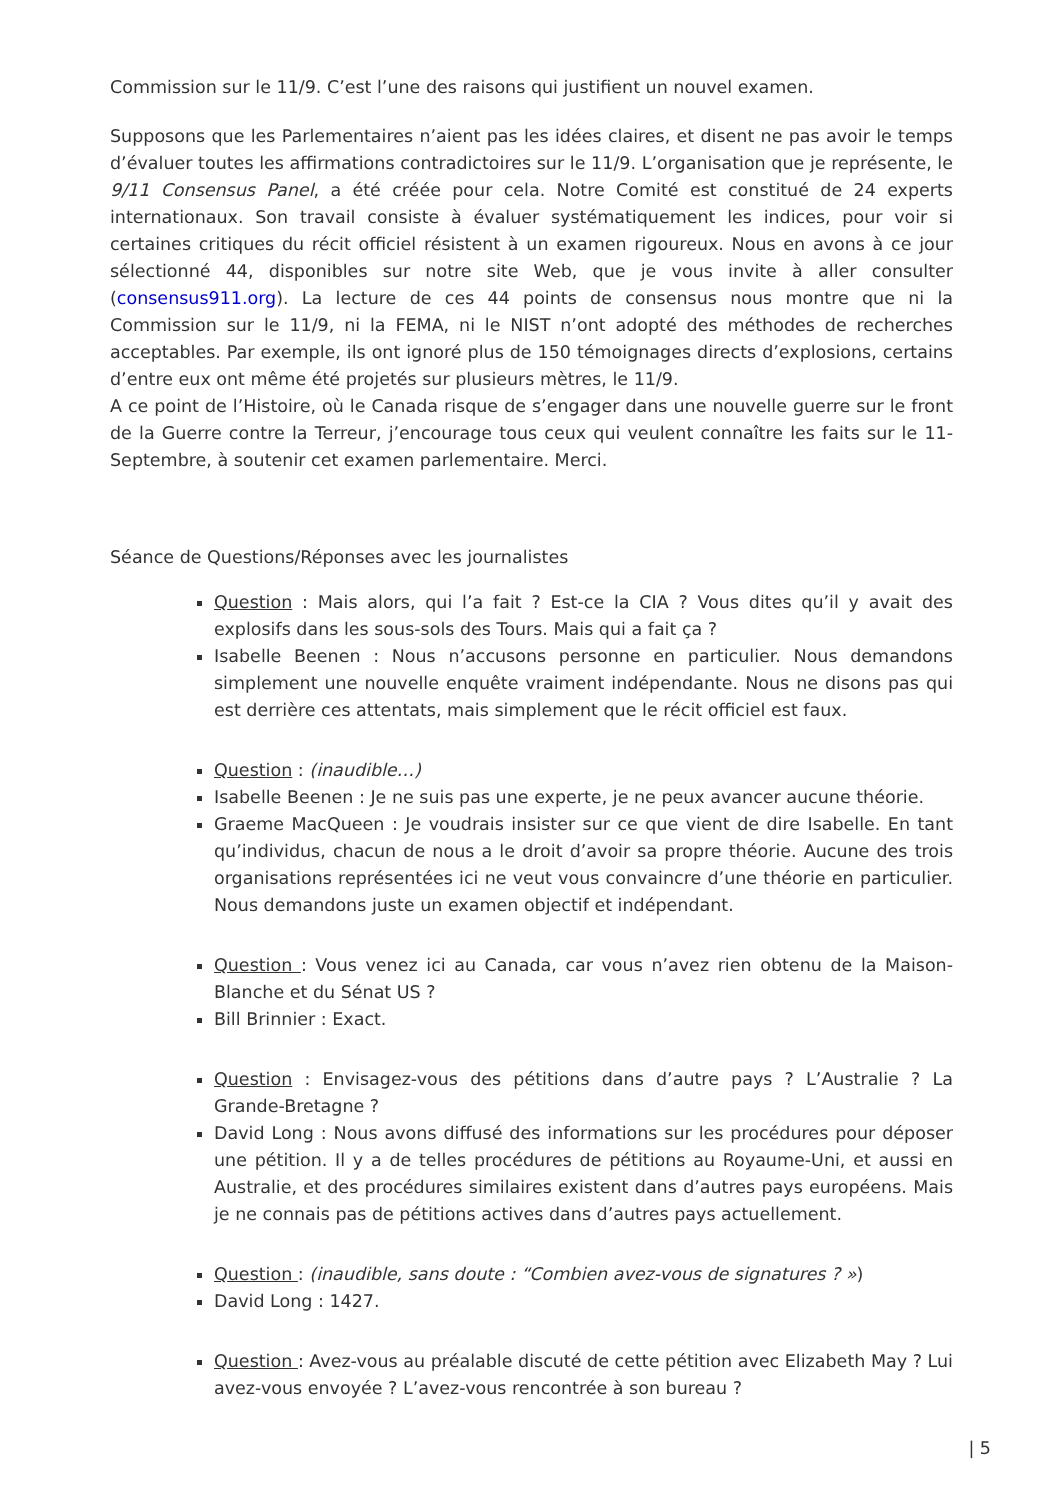Commission sur le 11/9. C’est l’une des raisons qui justifient un nouvel examen.
Supposons que les Parlementaires n’aient pas les idées claires, et disent ne pas avoir le temps d’évaluer toutes les affirmations contradictoires sur le 11/9. L’organisation que je représente, le 9/11 Consensus Panel, a été créée pour cela. Notre Comité est constitué de 24 experts internationaux. Son travail consiste à évaluer systématiquement les indices, pour voir si certaines critiques du récit officiel résistent à un examen rigoureux. Nous en avons à ce jour sélectionné 44, disponibles sur notre site Web, que je vous invite à aller consulter (consensus911.org). La lecture de ces 44 points de consensus nous montre que ni la Commission sur le 11/9, ni la FEMA, ni le NIST n’ont adopté des méthodes de recherches acceptables. Par exemple, ils ont ignoré plus de 150 témoignages directs d’explosions, certains d’entre eux ont même été projetés sur plusieurs mètres, le 11/9.
A ce point de l’Histoire, où le Canada risque de s’engager dans une nouvelle guerre sur le front de la Guerre contre la Terreur, j’encourage tous ceux qui veulent connaître les faits sur le 11-Septembre, à soutenir cet examen parlementaire. Merci.
Séance de Questions/Réponses avec les journalistes
Question : Mais alors, qui l’a fait ? Est-ce la CIA ? Vous dites qu’il y avait des explosifs dans les sous-sols des Tours. Mais qui a fait ça ?
Isabelle Beenen : Nous n’accusons personne en particulier. Nous demandons simplement une nouvelle enquête vraiment indépendante. Nous ne disons pas qui est derrière ces attentats, mais simplement que le récit officiel est faux.
Question : (inaudible…)
Isabelle Beenen : Je ne suis pas une experte, je ne peux avancer aucune théorie.
Graeme MacQueen : Je voudrais insister sur ce que vient de dire Isabelle. En tant qu’individus, chacun de nous a le droit d’avoir sa propre théorie. Aucune des trois organisations représentées ici ne veut vous convaincre d’une théorie en particulier. Nous demandons juste un examen objectif et indépendant.
Question : Vous venez ici au Canada, car vous n’avez rien obtenu de la Maison-Blanche et du Sénat US ?
Bill Brinnier : Exact.
Question : Envisagez-vous des pétitions dans d’autre pays ? L’Australie ? La Grande-Bretagne ?
David Long : Nous avons diffusé des informations sur les procédures pour déposer une pétition. Il y a de telles procédures de pétitions au Royaume-Uni, et aussi en Australie, et des procédures similaires existent dans d’autres pays européens. Mais je ne connais pas de pétitions actives dans d’autres pays actuellement.
Question : (inaudible, sans doute : “Combien avez-vous de signatures ? »)
David Long : 1427.
Question : Avez-vous au préalable discuté de cette pétition avec Elizabeth May ? Lui avez-vous envoyée ? L’avez-vous rencontrée à son bureau ?
| 5